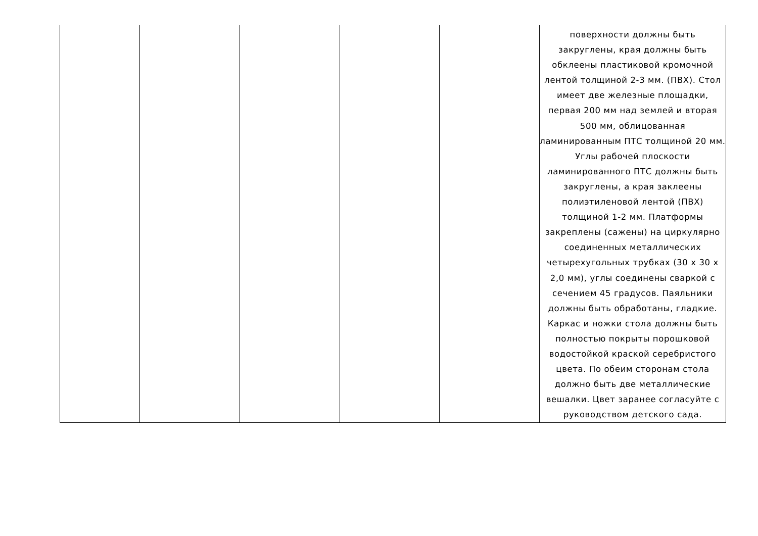| | | | | | поверхности должны быть закруглены, края должны быть обклеены пластиковой кромочной лентой толщиной 2-3 мм. (ПВХ). Стол имеет две железные площадки, первая 200 мм над землей и вторая 500 мм, облицованная ламинированным ПТС толщиной 20 мм. Углы рабочей плоскости ламинированного ПТС должны быть закруглены, а края заклеены полиэтиленовой лентой (ПВХ) толщиной 1-2 мм. Платформы закреплены (сажены) на циркулярно соединенных металлических четырехугольных трубках (30 x 30 x 2,0 мм), углы соединены сваркой с сечением 45 градусов. Паяльники должны быть обработаны, гладкие. Каркас и ножки стола должны быть полностью покрыты порошковой водостойкой краской серебристого цвета. По обеим сторонам стола должно быть две металлические вешалки. Цвет заранее согласуйте с руководством детского сада. |